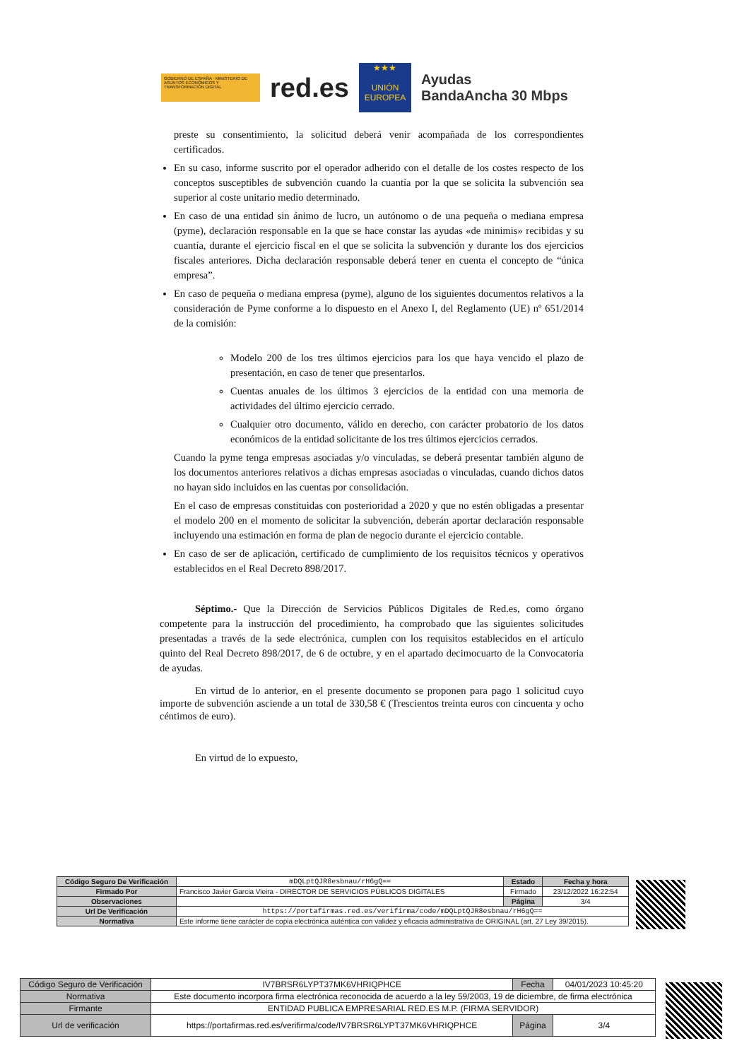GOBIERNO DE ESPAÑA · MINISTERIO DE ASUNTOS ECONÓMICOS Y TRANSFORMACIÓN DIGITAL
red.es
★★★
UNIÓN EUROPEA
Ayudas
BandaAncha 30 Mbps
preste su consentimiento, la solicitud deberá venir acompañada de los correspondientes certificados.
En su caso, informe suscrito por el operador adherido con el detalle de los costes respecto de los conceptos susceptibles de subvención cuando la cuantía por la que se solicita la subvención sea superior al coste unitario medio determinado.
En caso de una entidad sin ánimo de lucro, un autónomo o de una pequeña o mediana empresa (pyme), declaración responsable en la que se hace constar las ayudas «de minimis» recibidas y su cuantía, durante el ejercicio fiscal en el que se solicita la subvención y durante los dos ejercicios fiscales anteriores. Dicha declaración responsable deberá tener en cuenta el concepto de “única empresa”.
En caso de pequeña o mediana empresa (pyme), alguno de los siguientes documentos relativos a la consideración de Pyme conforme a lo dispuesto en el Anexo I, del Reglamento (UE) nº 651/2014 de la comisión:
Modelo 200 de los tres últimos ejercicios para los que haya vencido el plazo de presentación, en caso de tener que presentarlos.
Cuentas anuales de los últimos 3 ejercicios de la entidad con una memoria de actividades del último ejercicio cerrado.
Cualquier otro documento, válido en derecho, con carácter probatorio de los datos económicos de la entidad solicitante de los tres últimos ejercicios cerrados.
Cuando la pyme tenga empresas asociadas y/o vinculadas, se deberá presentar también alguno de los documentos anteriores relativos a dichas empresas asociadas o vinculadas, cuando dichos datos no hayan sido incluidos en las cuentas por consolidación.
En el caso de empresas constituidas con posterioridad a 2020 y que no estén obligadas a presentar el modelo 200 en el momento de solicitar la subvención, deberán aportar declaración responsable incluyendo una estimación en forma de plan de negocio durante el ejercicio contable.
En caso de ser de aplicación, certificado de cumplimiento de los requisitos técnicos y operativos establecidos en el Real Decreto 898/2017.
Séptimo.- Que la Dirección de Servicios Públicos Digitales de Red.es, como órgano competente para la instrucción del procedimiento, ha comprobado que las siguientes solicitudes presentadas a través de la sede electrónica, cumplen con los requisitos establecidos en el artículo quinto del Real Decreto 898/2017, de 6 de octubre, y en el apartado decimocuarto de la Convocatoria de ayudas.
En virtud de lo anterior, en el presente documento se proponen para pago 1 solicitud cuyo importe de subvención asciende a un total de 330,58 € (Trescientos treinta euros con cincuenta y ocho céntimos de euro).
En virtud de lo expuesto,
| Código Seguro De Verificación | mDQLptQJR8esbnau/rH6gQ== | Estado | Fecha y hora |
| Firmado Por | Francisco Javier Garcia Vieira - DIRECTOR DE SERVICIOS PÚBLICOS DIGITALES | Firmado | 23/12/2022 16:22:54 |
| Observaciones | | Página | 3/4 |
| Url De Verificación | https://portafirmas.red.es/verifirma/code/mDQLptQJR8esbnau/rH6gQ== | | |
| Normativa | Este informe tiene carácter de copia electrónica auténtica con validez y eficacia administrativa de ORIGINAL (art. 27 Ley 39/2015). | | |
| Código Seguro de Verificación | IV7BRSR6LYPT37MK6VHRIQPHCE | Fecha | 04/01/2023 10:45:20 |
| Normativa | Este documento incorpora firma electrónica reconocida de acuerdo a la ley 59/2003, 19 de diciembre, de firma electrónica | | |
| Firmante | ENTIDAD PUBLICA EMPRESARIAL RED.ES M.P. (FIRMA SERVIDOR) | | |
| Url de verificación | https://portafirmas.red.es/verifirma/code/IV7BRSR6LYPT37MK6VHRIQPHCE | Página | 3/4 |